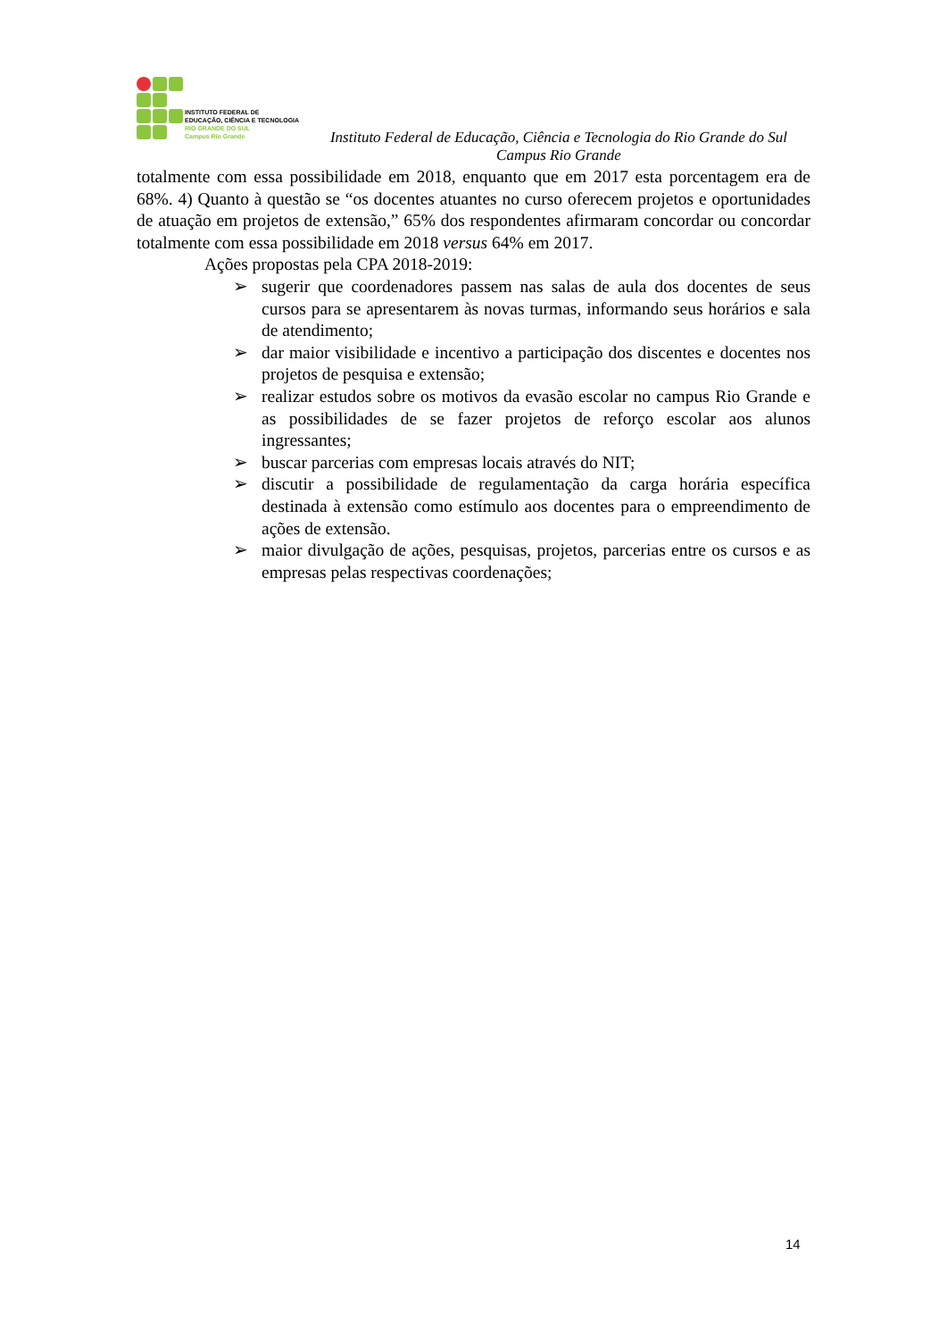INSTITUTO FEDERAL DE
EDUCAÇÃO, CIÊNCIA E TECNOLOGIA
RIO GRANDE DO SUL
Campus Rio Grande
Instituto Federal de Educação, Ciência e Tecnologia do Rio Grande do Sul
Campus Rio Grande
totalmente com essa possibilidade em 2018, enquanto que em 2017 esta porcentagem era de 68%. 4) Quanto à questão se “os docentes atuantes no curso oferecem projetos e oportunidades de atuação em projetos de extensão,” 65% dos respondentes afirmaram concordar ou concordar totalmente com essa possibilidade em 2018 versus 64% em 2017.
Ações propostas pela CPA 2018-2019:
➢ sugerir que coordenadores passem nas salas de aula dos docentes de seus cursos para se apresentarem às novas turmas, informando seus horários e sala de atendimento;
➢ dar maior visibilidade e incentivo a participação dos discentes e docentes nos projetos de pesquisa e extensão;
➢ realizar estudos sobre os motivos da evasão escolar no campus Rio Grande e as possibilidades de se fazer projetos de reforço escolar aos alunos ingressantes;
➢ buscar parcerias com empresas locais através do NIT;
➢ discutir a possibilidade de regulamentação da carga horária específica destinada à extensão como estímulo aos docentes para o empreendimento de ações de extensão.
➢ maior divulgação de ações, pesquisas, projetos, parcerias entre os cursos e as empresas pelas respectivas coordenações;
14